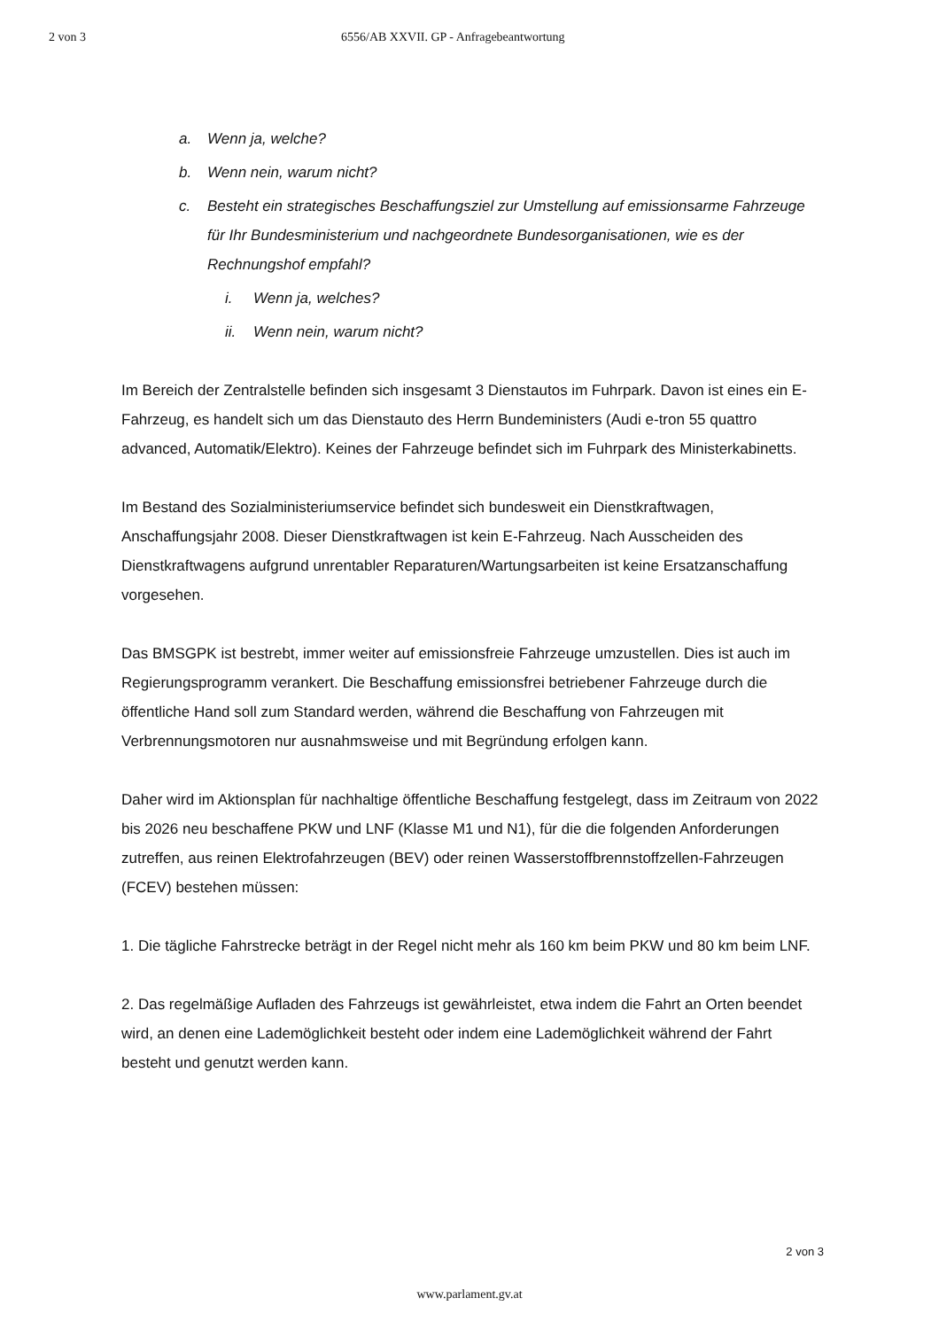2 von 3 6556/AB XXVII. GP - Anfragebeantwortung
a. Wenn ja, welche?
b. Wenn nein, warum nicht?
c. Besteht ein strategisches Beschaffungsziel zur Umstellung auf emissionsarme Fahrzeuge für Ihr Bundesministerium und nachgeordnete Bundesorganisationen, wie es der Rechnungshof empfahl?
i. Wenn ja, welches?
ii. Wenn nein, warum nicht?
Im Bereich der Zentralstelle befinden sich insgesamt 3 Dienstautos im Fuhrpark. Davon ist eines ein E-Fahrzeug, es handelt sich um das Dienstauto des Herrn Bundeministers (Audi e-tron 55 quattro advanced, Automatik/Elektro). Keines der Fahrzeuge befindet sich im Fuhrpark des Ministerkabinetts.
Im Bestand des Sozialministeriumservice befindet sich bundesweit ein Dienstkraftwagen, Anschaffungsjahr 2008. Dieser Dienstkraftwagen ist kein E-Fahrzeug. Nach Ausscheiden des Dienstkraftwagens aufgrund unrentabler Reparaturen/Wartungsarbeiten ist keine Ersatzanschaffung vorgesehen.
Das BMSGPK ist bestrebt, immer weiter auf emissionsfreie Fahrzeuge umzustellen. Dies ist auch im Regierungsprogramm verankert. Die Beschaffung emissionsfrei betriebener Fahrzeuge durch die öffentliche Hand soll zum Standard werden, während die Beschaffung von Fahrzeugen mit Verbrennungsmotoren nur ausnahmsweise und mit Begründung erfolgen kann.
Daher wird im Aktionsplan für nachhaltige öffentliche Beschaffung festgelegt, dass im Zeitraum von 2022 bis 2026 neu beschaffene PKW und LNF (Klasse M1 und N1), für die die folgenden Anforderungen zutreffen, aus reinen Elektrofahrzeugen (BEV) oder reinen Wasserstoffbrennstoffzellen-Fahrzeugen (FCEV) bestehen müssen:
1. Die tägliche Fahrstrecke beträgt in der Regel nicht mehr als 160 km beim PKW und 80 km beim LNF.
2. Das regelmäßige Aufladen des Fahrzeugs ist gewährleistet, etwa indem die Fahrt an Orten beendet wird, an denen eine Lademöglichkeit besteht oder indem eine Lademöglichkeit während der Fahrt besteht und genutzt werden kann.
2 von 3
www.parlament.gv.at